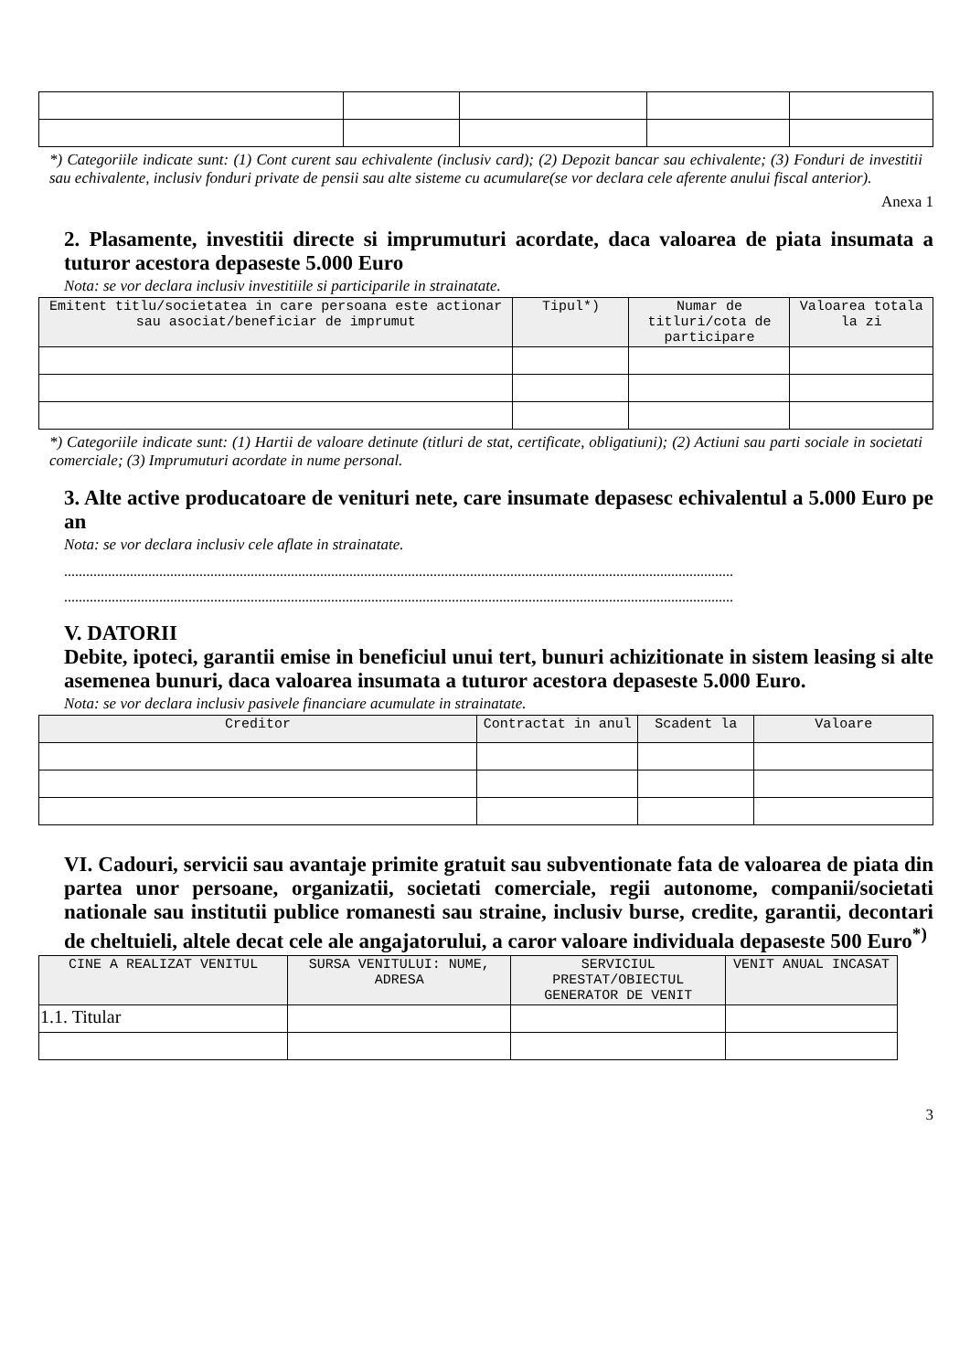*) Categoriile indicate sunt: (1) Cont curent sau echivalente (inclusiv card); (2) Depozit bancar sau echivalente; (3) Fonduri de investitii sau echivalente, inclusiv fonduri private de pensii sau alte sisteme cu acumulare(se vor declara cele aferente anului fiscal anterior).
Anexa 1
2. Plasamente, investitii directe si imprumuturi acordate, daca valoarea de piata insumata a tuturor acestora depaseste 5.000 Euro
Nota: se vor declara inclusiv investitiile si participarile in strainatate.
| Emitent titlu/societatea in care persoana este actionar sau asociat/beneficiar de imprumut | Tipul*) | Numar de titluri/cota de participare | Valoarea totala la zi |
| --- | --- | --- | --- |
*) Categoriile indicate sunt: (1) Hartii de valoare detinute (titluri de stat, certificate, obligatiuni); (2) Actiuni sau parti sociale in societati comerciale; (3) Imprumuturi acordate in nume personal.
3. Alte active producatoare de venituri nete, care insumate depasesc echivalentul a 5.000 Euro pe an
Nota: se vor declara inclusiv cele aflate in strainatate.
.......................................................................................................................................................................................
.......................................................................................................................................................................................
V. DATORII
Debite, ipoteci, garantii emise in beneficiul unui tert, bunuri achizitionate in sistem leasing si alte asemenea bunuri, daca valoarea insumata a tuturor acestora depaseste 5.000 Euro.
Nota: se vor declara inclusiv pasivele financiare acumulate in strainatate.
| Creditor | Contractat in anul | Scadent la | Valoare |
| --- | --- | --- | --- |
VI. Cadouri, servicii sau avantaje primite gratuit sau subventionate fata de valoarea de piata din partea unor persoane, organizatii, societati comerciale, regii autonome, companii/societati nationale sau institutii publice romanesti sau straine, inclusiv burse, credite, garantii, decontari de cheltuieli, altele decat cele ale angajatorului, a caror valoare individuala depaseste 500 Euro<sup>*)</sup>
| CINE A REALIZAT VENITUL | SURSA VENITULUI: NUME, ADRESA | SERVICIUL PRESTAT/OBIECTUL GENERATOR DE VENIT | VENIT ANUAL INCASAT |
| --- | --- | --- | --- |
| 1.1. Titular | | | |
3